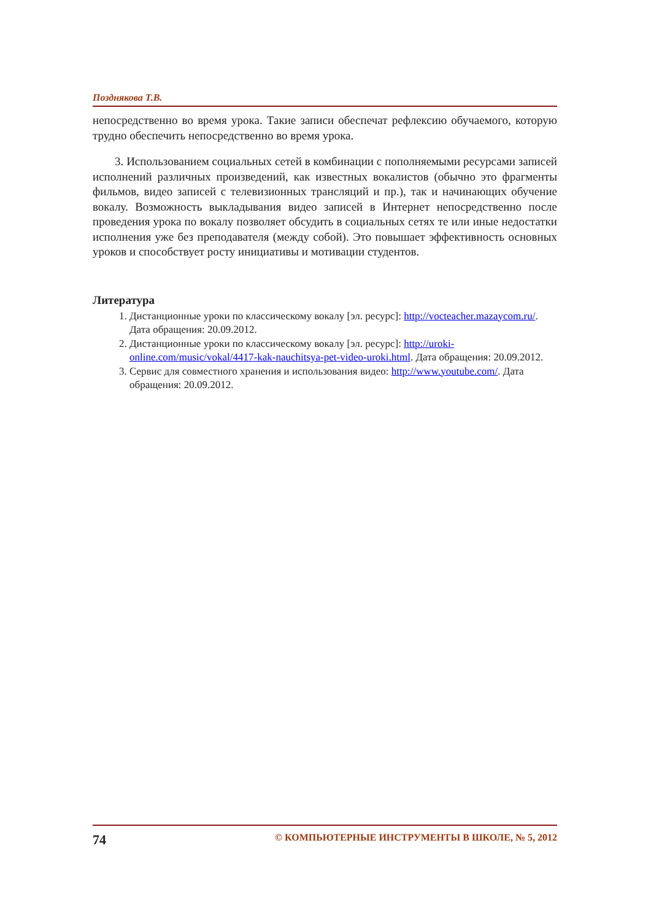Позднякова Т.В.
непосредственно во время урока. Такие записи обеспечат рефлексию обучаемого, которую трудно обеспечить непосредственно во время урока.
3. Использованием социальных сетей в комбинации с пополняемыми ресурсами записей исполнений различных произведений, как известных вокалистов (обычно это фрагменты фильмов, видео записей с телевизионных трансляций и пр.), так и начинающих обучение вокалу. Возможность выкладывания видео записей в Интернет непосредственно после проведения урока по вокалу позволяет обсудить в социальных сетях те или иные недостатки исполнения уже без преподавателя (между собой). Это повышает эффективность основных уроков и способствует росту инициативы и мотивации студентов.
Литература
1. Дистанционные уроки по классическому вокалу [эл. ресурс]: http://vocteacher.mazaycom.ru/. Дата обращения: 20.09.2012.
2. Дистанционные уроки по классическому вокалу [эл. ресурс]: http://uroki-online.com/music/vokal/4417-kak-nauchitsya-pet-video-uroki.html. Дата обращения: 20.09.2012.
3. Сервис для совместного хранения и использования видео: http://www.youtube.com/. Дата обращения: 20.09.2012.
74 © КОМПЬЮТЕРНЫЕ ИНСТРУМЕНТЫ В ШКОЛЕ, № 5, 2012